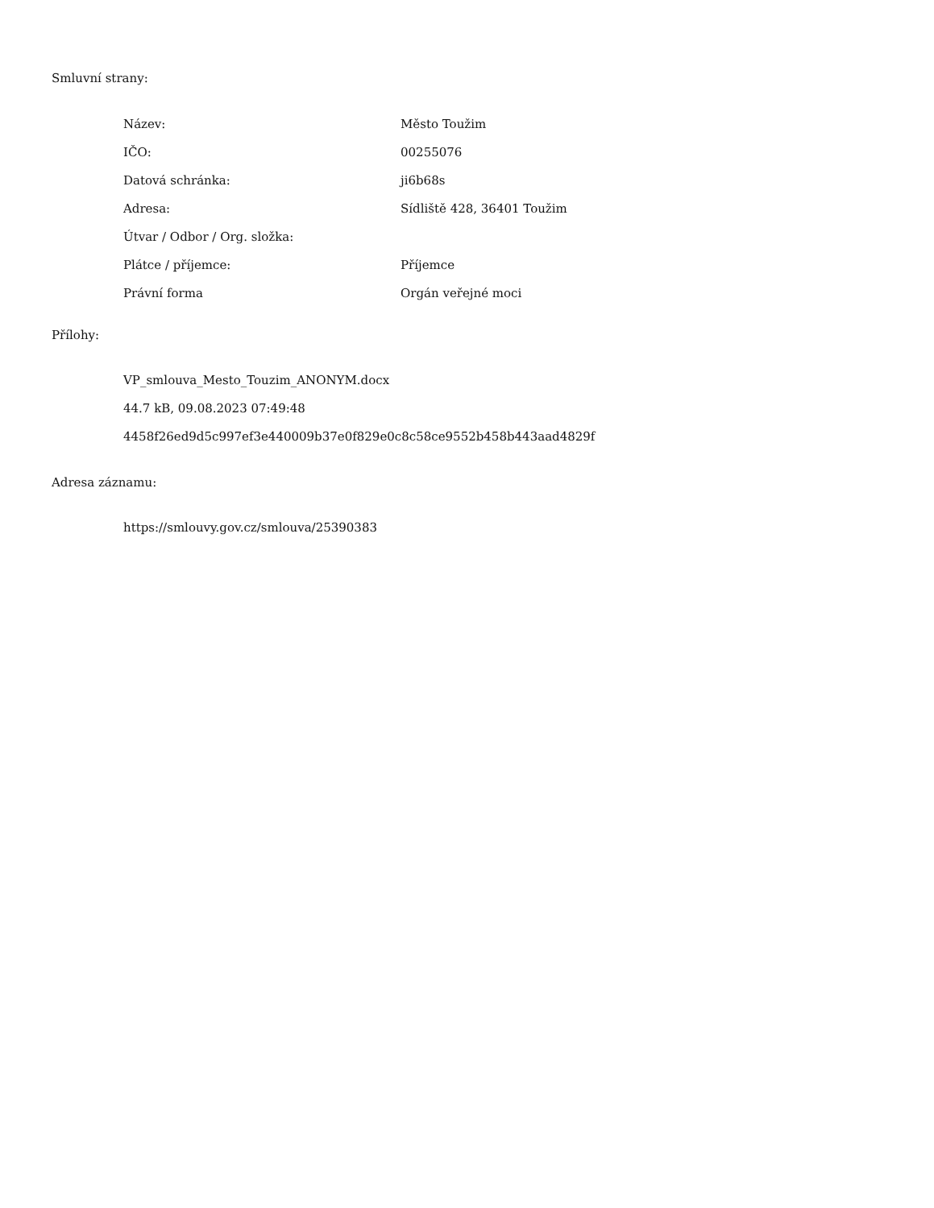Smluvní strany:
| Název: | Město Toužim |
| IČO: | 00255076 |
| Datová schránka: | ji6b68s |
| Adresa: | Sídliště 428, 36401 Toužim |
| Útvar / Odbor / Org. složka: | |
| Plátce / příjemce: | Příjemce |
| Právní forma | Orgán veřejné moci |
Přílohy:
VP_smlouva_Mesto_Touzim_ANONYM.docx
44.7 kB, 09.08.2023 07:49:48
4458f26ed9d5c997ef3e440009b37e0f829e0c8c58ce9552b458b443aad4829f
Adresa záznamu:
https://smlouvy.gov.cz/smlouva/25390383